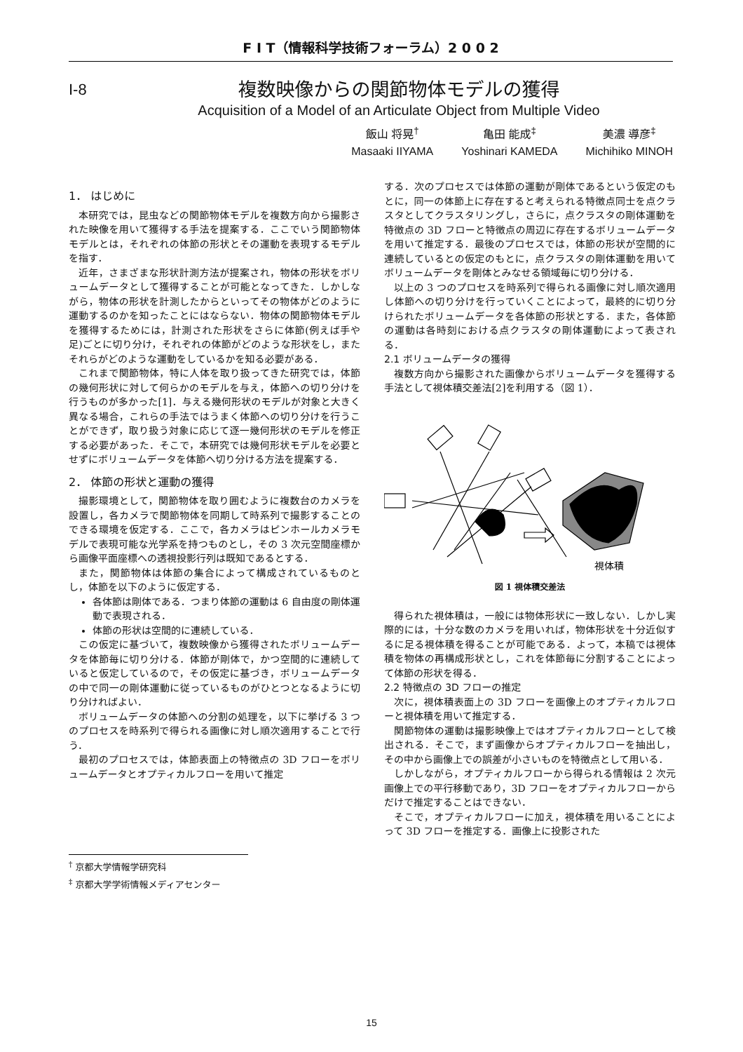F I T（情報科学技術フォーラム）2 0 0 2
I-8
複数映像からの関節物体モデルの獲得
Acquisition of a Model of an Articulate Object from Multiple Video
飯山 将晃<sup>†</sup>
Masaaki IIYAMA
亀田 能成<sup>‡</sup>
Yoshinari KAMEDA
美濃 導彦<sup>‡</sup>
Michihiko MINOH
1． はじめに
本研究では，昆虫などの関節物体モデルを複数方向から撮影された映像を用いて獲得する手法を提案する．ここでいう関節物体モデルとは，それぞれの体節の形状とその運動を表現するモデルを指す．
近年，さまざまな形状計測方法が提案され，物体の形状をボリュームデータとして獲得することが可能となってきた．しかしながら，物体の形状を計測したからといってその物体がどのように運動するのかを知ったことにはならない．物体の関節物体モデルを獲得するためには，計測された形状をさらに体節(例えば手や足)ごとに切り分け，それぞれの体節がどのような形状をし，またそれらがどのような運動をしているかを知る必要がある．
これまで関節物体，特に人体を取り扱ってきた研究では，体節の幾何形状に対して何らかのモデルを与え，体節への切り分けを行うものが多かった[1]．与える幾何形状のモデルが対象と大きく異なる場合，これらの手法ではうまく体節への切り分けを行うことができず，取り扱う対象に応じて逐一幾何形状のモデルを修正する必要があった．そこで，本研究では幾何形状モデルを必要とせずにボリュームデータを体節へ切り分ける方法を提案する．
2． 体節の形状と運動の獲得
撮影環境として，関節物体を取り囲むように複数台のカメラを設置し，各カメラで関節物体を同期して時系列で撮影することのできる環境を仮定する．ここで，各カメラはピンホールカメラモデルで表現可能な光学系を持つものとし，その 3 次元空間座標から画像平面座標への透視投影行列は既知であるとする．
また，関節物体は体節の集合によって構成されているものとし，体節を以下のように仮定する．
各体節は剛体である．つまり体節の運動は 6 自由度の剛体運動で表現される．
体節の形状は空間的に連続している．
この仮定に基づいて，複数映像から獲得されたボリュームデータを体節毎に切り分ける．体節が剛体で，かつ空間的に連続していると仮定しているので，その仮定に基づき，ボリュームデータの中で同一の剛体運動に従っているものがひとつとなるように切り分ければよい．
ボリュームデータの体節への分割の処理を，以下に挙げる 3 つのプロセスを時系列で得られる画像に対し順次適用することで行う．
最初のプロセスでは，体節表面上の特徴点の 3D フローをボリュームデータとオプティカルフローを用いて推定
する．次のプロセスでは体節の運動が剛体であるという仮定のもとに，同一の体節上に存在すると考えられる特徴点同士を点クラスタとしてクラスタリングし，さらに，点クラスタの剛体運動を特徴点の 3D フローと特徴点の周辺に存在するボリュームデータを用いて推定する．最後のプロセスでは，体節の形状が空間的に連続しているとの仮定のもとに，点クラスタの剛体運動を用いてボリュームデータを剛体とみなせる領域毎に切り分ける．
以上の 3 つのプロセスを時系列で得られる画像に対し順次適用し体節への切り分けを行っていくことによって，最終的に切り分けられたボリュームデータを各体節の形状とする．また，各体節の運動は各時刻における点クラスタの剛体運動によって表される．
2.1 ボリュームデータの獲得
複数方向から撮影された画像からボリュームデータを獲得する手法として視体積交差法[2]を利用する（図 1）．
視体積
図 1 視体積交差法
得られた視体積は，一般には物体形状に一致しない．しかし実際的には，十分な数のカメラを用いれば，物体形状を十分近似するに足る視体積を得ることが可能である．よって，本稿では視体積を物体の再構成形状とし，これを体節毎に分割することによって体節の形状を得る．
2.2 特徴点の 3D フローの推定
次に，視体積表面上の 3D フローを画像上のオプティカルフローと視体積を用いて推定する．
関節物体の運動は撮影映像上ではオプティカルフローとして検出される．そこで，まず画像からオプティカルフローを抽出し，その中から画像上での誤差が小さいものを特徴点として用いる．
しかしながら，オプティカルフローから得られる情報は 2 次元画像上での平行移動であり，3D フローをオプティカルフローからだけで推定することはできない．
そこで，オプティカルフローに加え，視体積を用いることによって 3D フローを推定する．画像上に投影された
<sup>†</sup> 京都大学情報学研究科
<sup>‡</sup> 京都大学学術情報メディアセンター
15